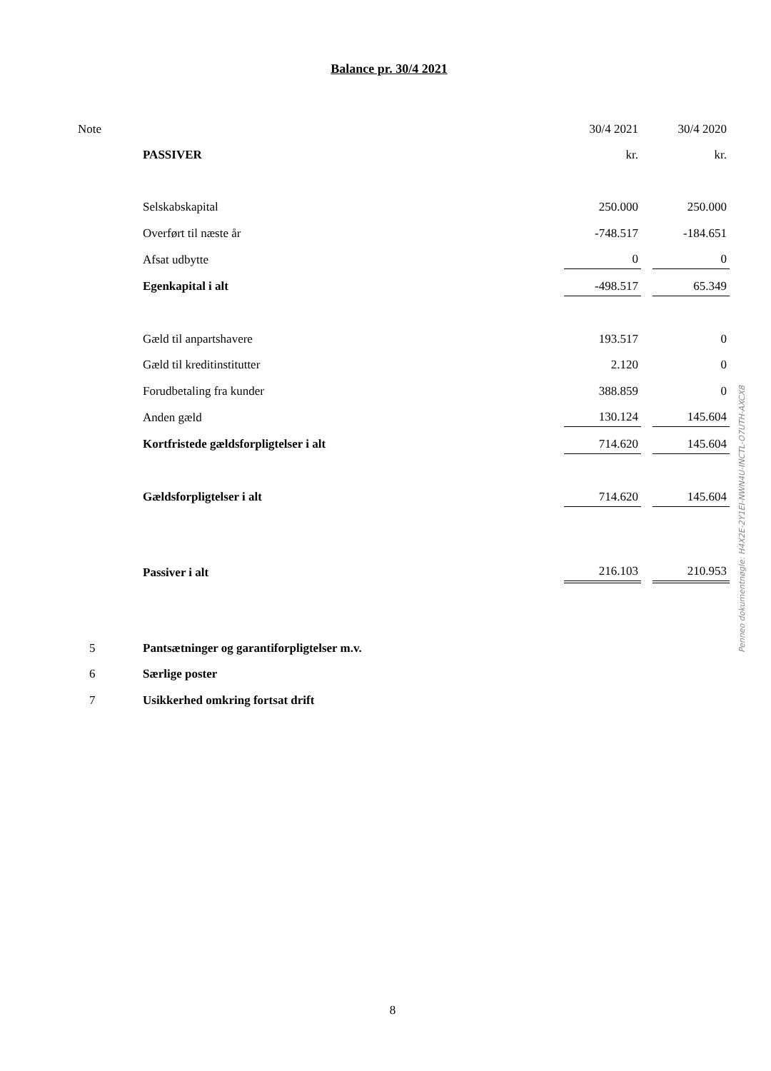Balance pr. 30/4 2021
| Note | | 30/4 2021 | | 30/4 2020 |
| | PASSIVER | kr. | | kr. |
| | Selskabskapital | 250.000 | | 250.000 |
| | Overført til næste år | -748.517 | | -184.651 |
| | Afsat udbytte | 0 | | 0 |
| | Egenkapital i alt | -498.517 | | 65.349 |
| | Gæld til anpartshavere | 193.517 | | 0 |
| | Gæld til kreditinstitutter | 2.120 | | 0 |
| | Forudbetaling fra kunder | 388.859 | | 0 |
| | Anden gæld | 130.124 | | 145.604 |
| | Kortfristede gældsforpligtelser i alt | 714.620 | | 145.604 |
| | Gældsforpligtelser i alt | 714.620 | | 145.604 |
| | Passiver i alt | 216.103 | | 210.953 |
| 5 | Pantsætninger og garantiforpligtelser m.v. | | | |
| 6 | Særlige poster | | | |
| 7 | Usikkerhed omkring fortsat drift | | | |
Penneo dokumentnøgle: H4X2E-2Y1EI-NWN4U-INCTL-O7UTH-AXCX8
8